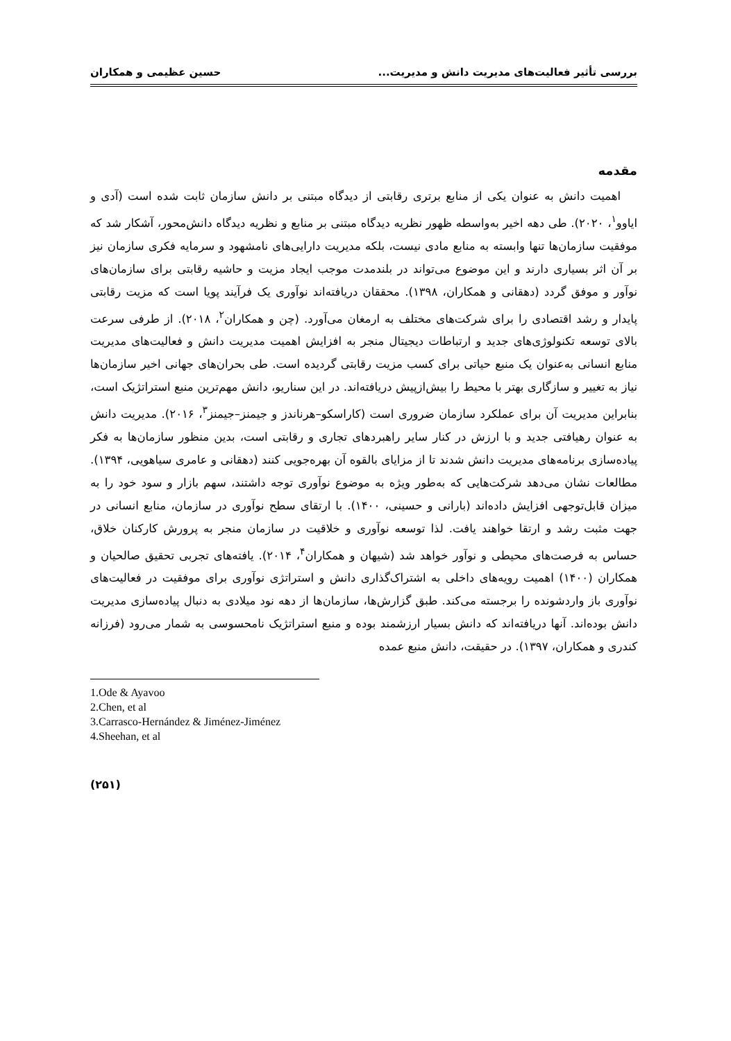بررسی تأثیر فعالیت‌های مدیریت دانش و مدیریت... حسین عظیمی و همکاران
مقدمه
اهمیت دانش به عنوان یکی از منابع برتری رقابتی از دیدگاه مبتنی بر دانش سازمان ثابت شده است (آدی و ایاوو<sup>۱</sup>، ۲۰۲۰). طی دهه اخیر به‌واسطه ظهور نظریه دیدگاه مبتنی بر منابع و نظریه دیدگاه دانش‌محور، آشکار شد که موفقیت سازمان‌ها تنها وابسته به منابع مادی نیست، بلکه مدیریت دارایی‌های نامشهود و سرمایه فکری سازمان نیز بر آن اثر بسیاری دارند و این موضوع می‌تواند در بلندمدت موجب ایجاد مزیت و حاشیه رقابتی برای سازمان‌های نوآور و موفق گردد (دهقانی و همکاران، ۱۳۹۸). محققان دریافته‌اند نوآوری یک فرآیند پویا است که مزیت رقابتی پایدار و رشد اقتصادی را برای شرکت‌های مختلف به ارمغان می‌آورد. (چن و همکاران<sup>۲</sup>، ۲۰۱۸). از طرفی سرعت بالای توسعه تکنولوژی‌های جدید و ارتباطات دیجیتال منجر به افزایش اهمیت مدیریت دانش و فعالیت‌های مدیریت منابع انسانی به‌عنوان یک منبع حیاتی برای کسب مزیت رقابتی گردیده است. طی بحران‌های جهانی اخیر سازمان‌ها نیاز به تغییر و سازگاری بهتر با محیط را بیش‌ازپیش دریافته‌اند. در این سناریو، دانش مهم‌ترین منبع استراتژیک است، بنابراین مدیریت آن برای عملکرد سازمان ضروری است (کاراسکو–هرناندز و جیمنز–جیمنز<sup>۳</sup>، ۲۰۱۶). مدیریت دانش به عنوان رهیافتی جدید و با ارزش در کنار سایر راهبردهای تجاری و رقابتی است، بدین منظور سازمان‌ها به فکر پیاده‌سازی برنامه‌های مدیریت دانش شدند تا از مزایای بالقوه آن بهره‌جویی کنند (دهقانی و عامری سیاهویی، ۱۳۹۴). مطالعات نشان می‌دهد شرکت‌هایی که به‌طور ویژه به موضوع نوآوری توجه داشتند، سهم بازار و سود خود را به میزان قابل‌توجهی افزایش داده‌اند (بارانی و حسینی، ۱۴۰۰). با ارتقای سطح نوآوری در سازمان، منابع انسانی در جهت مثبت رشد و ارتقا خواهند یافت. لذا توسعه نوآوری و خلاقیت در سازمان منجر به پرورش کارکنان خلاق، حساس به فرصت‌های محیطی و نوآور خواهد شد (شیهان و همکاران<sup>۴</sup>، ۲۰۱۴). یافته‌های تجربی تحقیق صالحیان و همکاران (۱۴۰۰) اهمیت رویه‌های داخلی به اشتراک‌گذاری دانش و استراتژی نوآوری برای موفقیت در فعالیت‌های نوآوری باز واردشونده را برجسته می‌کند. طبق گزارش‌ها، سازمان‌ها از دهه نود میلادی به دنبال پیاده‌سازی مدیریت دانش بوده‌اند. آنها دریافته‌اند که دانش بسیار ارزشمند بوده و منبع استراتژیک نامحسوسی به شمار می‌رود (فرزانه کندری و همکاران، ۱۳۹۷). در حقیقت، دانش منبع عمده
1.Ode & Ayavoo
2.Chen, et al
3.Carrasco-Hernández & Jiménez-Jiménez
4.Sheehan, et al
(۲۵۱)